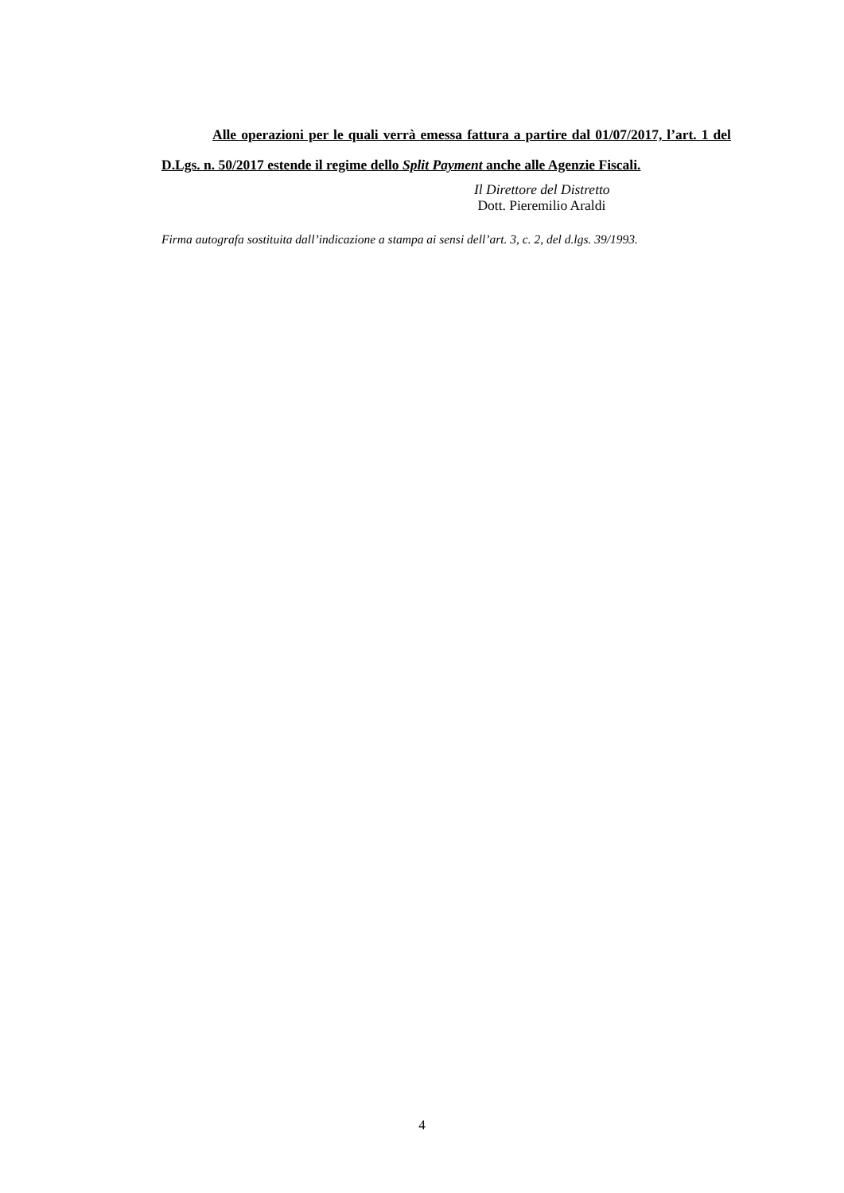Alle operazioni per le quali verrà emessa fattura a partire dal 01/07/2017, l’art. 1 del D.Lgs. n. 50/2017 estende il regime dello Split Payment anche alle Agenzie Fiscali.
Il Direttore del Distretto
Dott. Pieremilio Araldi
Firma autografa sostituita dall’indicazione a stampa ai sensi dell’art. 3, c. 2, del d.lgs. 39/1993.
4